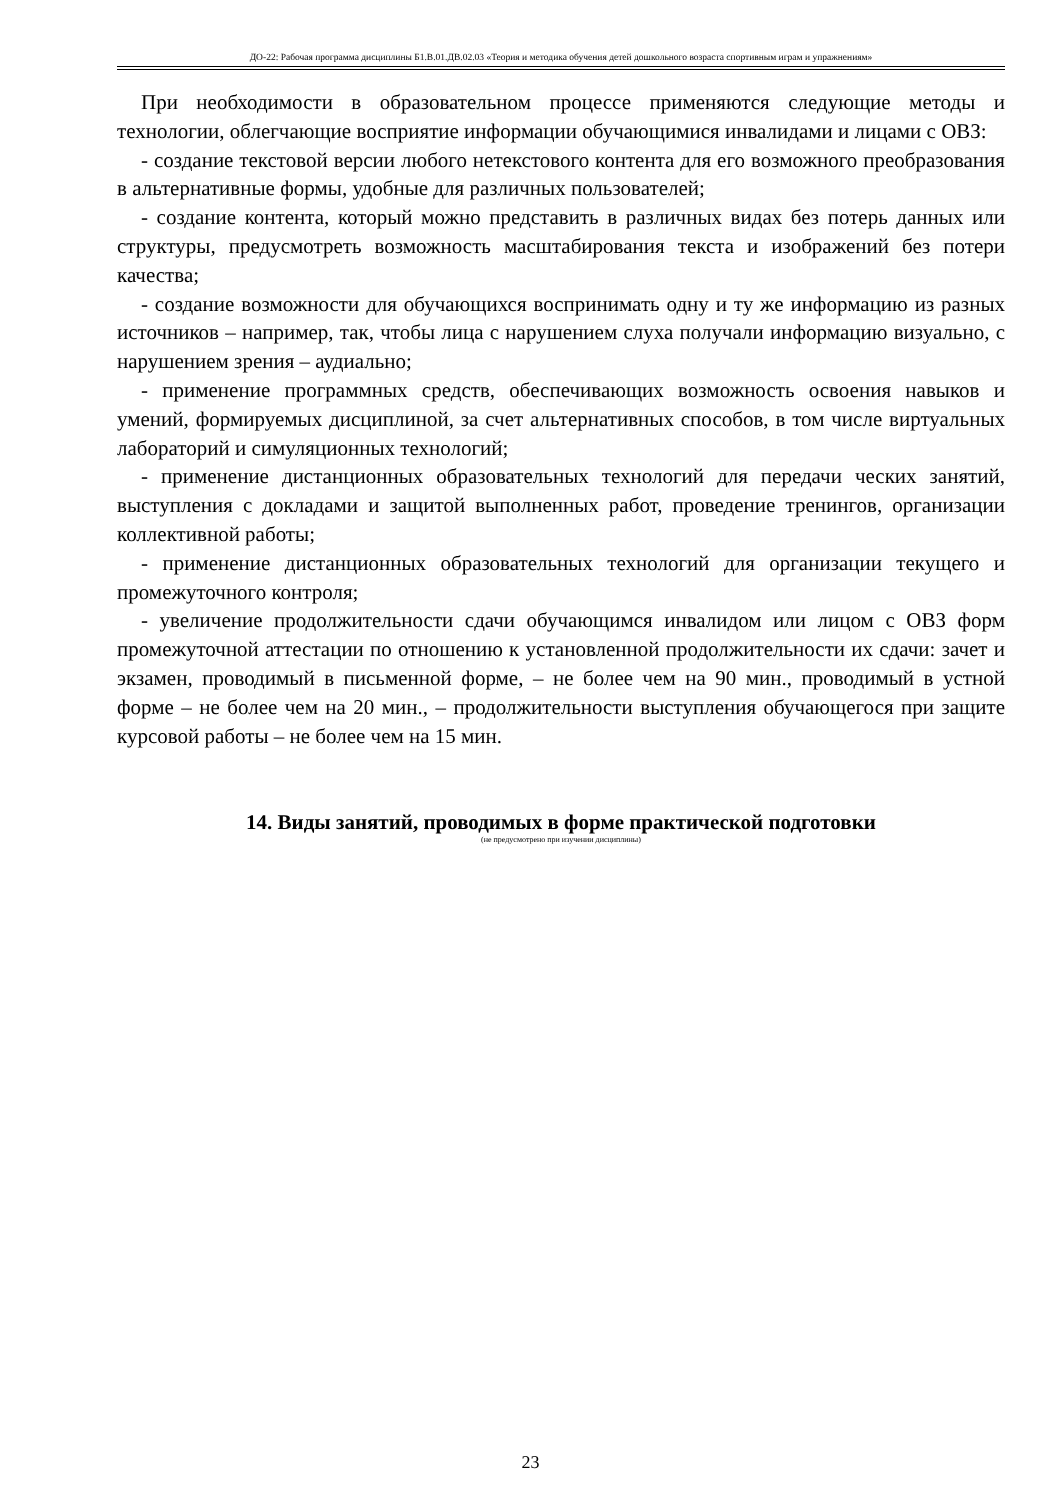ДО-22: Рабочая программа дисциплины Б1.В.01.ДВ.02.03 «Теория и методика обучения детей дошкольного возраста спортивным играм и упражнениям»
При необходимости в образовательном процессе применяются следующие методы и технологии, облегчающие восприятие информации обучающимися инвалидами и лицами с ОВЗ:
- создание текстовой версии любого нетекстового контента для его возможного преобразования в альтернативные формы, удобные для различных пользователей;
- создание контента, который можно представить в различных видах без потерь данных или структуры, предусмотреть возможность масштабирования текста и изображений без потери качества;
- создание возможности для обучающихся воспринимать одну и ту же информацию из разных источников – например, так, чтобы лица с нарушением слуха получали информацию визуально, с нарушением зрения – аудиально;
- применение программных средств, обеспечивающих возможность освоения навыков и умений, формируемых дисциплиной, за счет альтернативных способов, в том числе виртуальных лабораторий и симуляционных технологий;
- применение дистанционных образовательных технологий для передачи ческих занятий, выступления с докладами и защитой выполненных работ, проведение тренингов, организации коллективной работы;
- применение дистанционных образовательных технологий для организации текущего и промежуточного контроля;
- увеличение продолжительности сдачи обучающимся инвалидом или лицом с ОВЗ форм промежуточной аттестации по отношению к установленной продолжительности их сдачи: зачет и экзамен, проводимый в письменной форме, – не более чем на 90 мин., проводимый в устной форме – не более чем на 20 мин., – продолжительности выступления обучающегося при защите курсовой работы – не более чем на 15 мин.
14. Виды занятий, проводимых в форме практической подготовки
(не предусмотрено при изучении дисциплины)
23